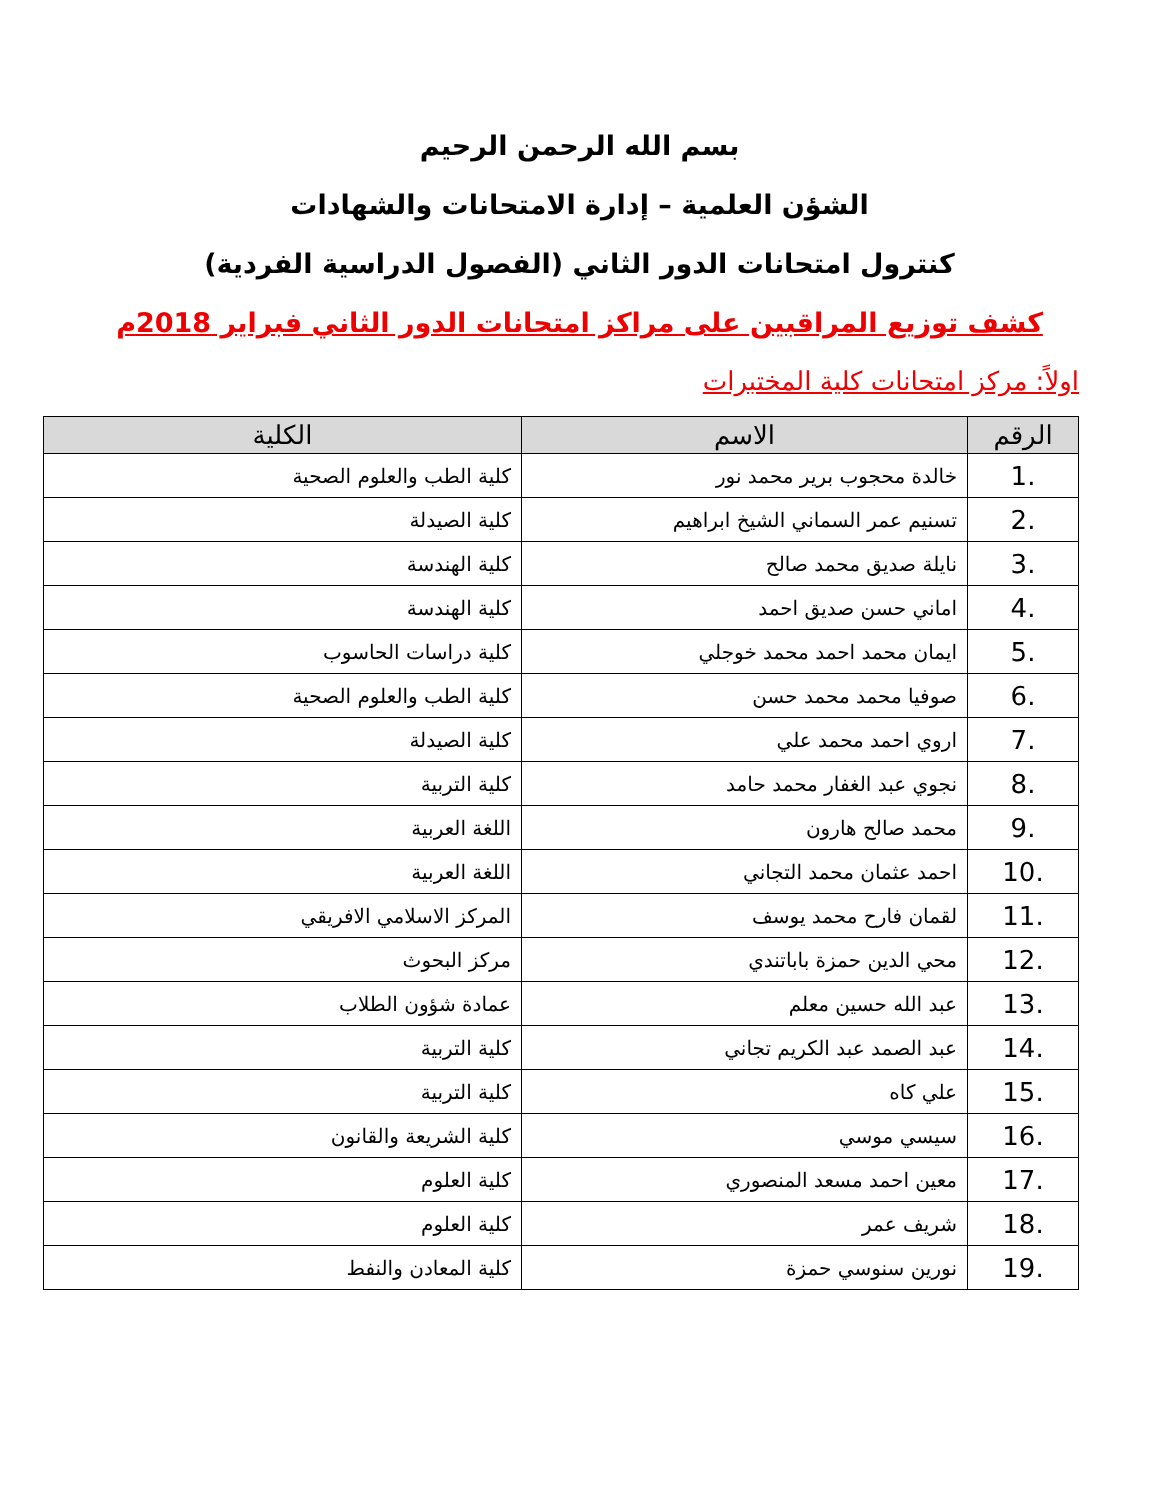بسم الله الرحمن الرحيم
الشؤن العلمية – إدارة الامتحانات والشهادات
كنترول امتحانات الدور الثاني (الفصول الدراسية الفردية)
كشف توزيع المراقبين على مراكز امتحانات الدور الثاني فبراير 2018م
اولاً: مركز امتحانات كلية المختبرات
| الرقم | الاسم | الكلية |
| --- | --- | --- |
| 1. | خالدة محجوب برير محمد نور | كلية الطب والعلوم الصحية |
| 2. | تسنيم عمر السماني الشيخ ابراهيم | كلية الصيدلة |
| 3. | نايلة صديق محمد صالح | كلية الهندسة |
| 4. | اماني حسن صديق احمد | كلية الهندسة |
| 5. | ايمان محمد احمد محمد خوجلي | كلية دراسات الحاسوب |
| 6. | صوفيا محمد محمد حسن | كلية الطب والعلوم الصحية |
| 7. | اروي احمد محمد علي | كلية الصيدلة |
| 8. | نجوي عبد الغفار محمد حامد | كلية التربية |
| 9. | محمد صالح هارون | اللغة العربية |
| 10. | احمد عثمان محمد التجاني | اللغة العربية |
| 11. | لقمان فارح محمد يوسف | المركز الاسلامي الافريقي |
| 12. | محي الدين حمزة باباتندي | مركز البحوث |
| 13. | عبد الله حسين معلم | عمادة شؤون الطلاب |
| 14. | عبد الصمد عبد الكريم تجاني | كلية التربية |
| 15. | علي كاه | كلية التربية |
| 16. | سيسي موسي | كلية الشريعة والقانون |
| 17. | معين احمد مسعد المنصوري | كلية العلوم |
| 18. | شريف عمر | كلية العلوم |
| 19. | نورين سنوسي حمزة | كلية المعادن والنفط |